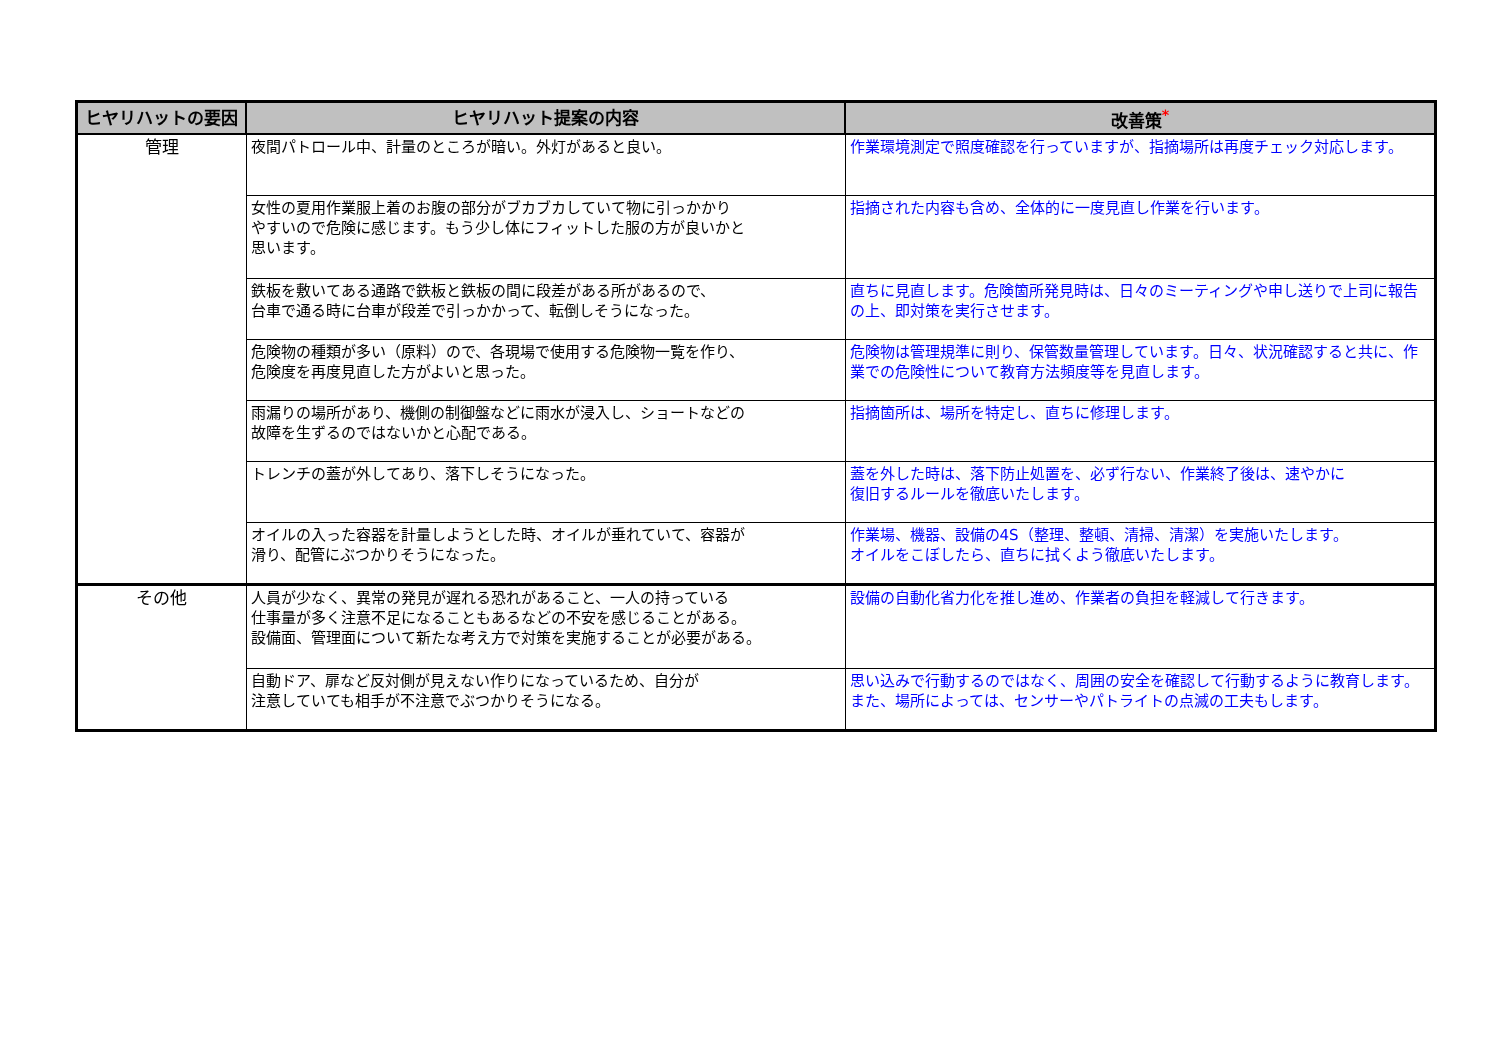| ヒヤリハットの要因 | ヒヤリハット提案の内容 | 改善策<sup>*</sup> |
| --- | --- | --- |
| 管理 | 夜間パトロール中、計量のところが暗い。外灯があると良い。 | 作業環境測定で照度確認を行っていますが、指摘場所は再度チェック対応します。 |
| | 女性の夏用作業服上着のお腹の部分がブカブカしていて物に引っかかり やすいので危険に感じます。もう少し体にフィットした服の方が良いかと 思います。 | 指摘された内容も含め、全体的に一度見直し作業を行います。 |
| | 鉄板を敷いてある通路で鉄板と鉄板の間に段差がある所があるので、 台車で通る時に台車が段差で引っかかって、転倒しそうになった。 | 直ちに見直します。危険箇所発見時は、日々のミーティングや申し送りで上司に報告の上、即対策を実行させます。 |
| | 危険物の種類が多い（原料）ので、各現場で使用する危険物一覧を作り、 危険度を再度見直した方がよいと思った。 | 危険物は管理規準に則り、保管数量管理しています。日々、状況確認すると共に、作業での危険性について教育方法頻度等を見直します。 |
| | 雨漏りの場所があり、機側の制御盤などに雨水が浸入し、ショートなどの 故障を生ずるのではないかと心配である。 | 指摘箇所は、場所を特定し、直ちに修理します。 |
| | トレンチの蓋が外してあり、落下しそうになった。 | 蓋を外した時は、落下防止処置を、必ず行ない、作業終了後は、速やかに 復旧するルールを徹底いたします。 |
| | オイルの入った容器を計量しようとした時、オイルが垂れていて、容器が 滑り、配管にぶつかりそうになった。 | 作業場、機器、設備の4S（整理、整頓、清掃、清潔）を実施いたします。 オイルをこぼしたら、直ちに拭くよう徹底いたします。 |
| その他 | 人員が少なく、異常の発見が遅れる恐れがあること、一人の持っている 仕事量が多く注意不足になることもあるなどの不安を感じることがある。 設備面、管理面について新たな考え方で対策を実施することが必要がある。 | 設備の自動化省力化を推し進め、作業者の負担を軽減して行きます。 |
| | 自動ドア、扉など反対側が見えない作りになっているため、自分が 注意していても相手が不注意でぶつかりそうになる。 | 思い込みで行動するのではなく、周囲の安全を確認して行動するように教育します。また、場所によっては、センサーやパトライトの点滅の工夫もします。 |